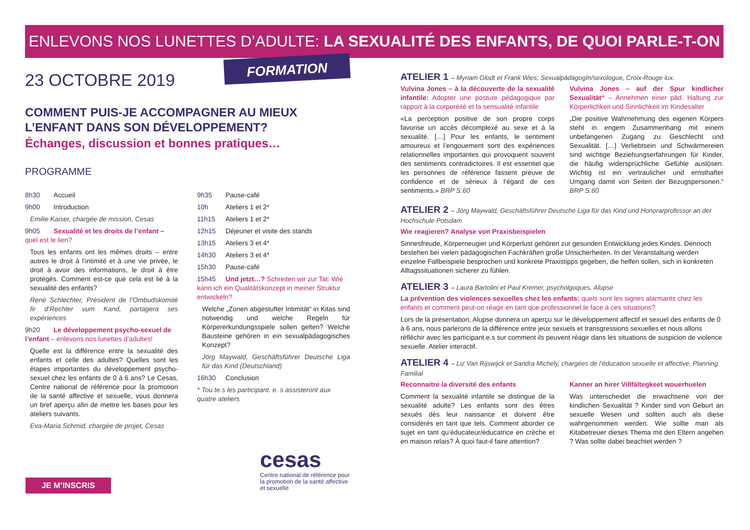ENLEVONS NOS LUNETTES D’ADULTE: LA SEXUALITÉ DES ENFANTS, DE QUOI PARLE-T-ON ?
FORMATION
23 OCTOBRE 2019
COMMENT PUIS-JE ACCOMPAGNER AU MIEUX
L’ENFANT DANS SON DÉVELOPPEMENT?
Échanges, discussion et bonnes pratiques…
PROGRAMME
8h30 Accueil
9h00 Introduction
Emilie Kaiser, chargée de mission, Cesas
9h05 Sexualité et les droits de l’enfant – quel est le lien?
Tous les enfants ont les mêmes droits – entre autres le droit à l’intimité et à une vie privée, le droit à avoir des informations, le droit à être protégés. Comment est-ce que cela est lié à la sexualité des enfants?
René Schlechter, Président de l’Ombudskomité fir d’Rechter vum Kand, partagera ses expériences
9h20 Le développement psycho-sexuel de l’enfant – enlevons nos lunettes d’adultes!
Quelle est la différence entre la sexualité des enfants et celle des adultes? Quelles sont les étapes importantes du développement psycho-sexuel chez les enfants de 0 à 6 ans? Le Cesas, Centre national de référence pour la promotion de la santé affective et sexuelle, vous donnera un bref aperçu afin de mettre les bases pour les ateliers suivants.
Eva-Maria Schmid, chargée de projet, Cesas
9h35 Pause-café
10h Ateliers 1 et 2*
11h15 Ateliers 1 et 2*
12h15 Déjeuner et visite des stands
13h15 Ateliers 3 et 4*
14h30 Ateliers 3 et 4*
15h30 Pause-café
15h45 Und jetzt…? Schreiten wir zur Tat: Wie kann ich ein Qualitätskonzept in meiner Struktur entwickeln?
Welche „Zonen abgestufter Intimität“ in Kitas sind notwendig und welche Regeln für Körpererkundungsspiele sollen gelten? Welche Bausteine gehören in ein sexualpädagogisches Konzept?
Jörg Maywald, Geschäftsführer Deutsche Liga für das Kind (Deutschland)
16h30 Conclusion
* Tou.te.s les participant. e. s assisteront aux quatre ateliers
cesas
Centre national de référence pour la promotion de la santé affective et sexuelle
JE M’INSCRIS
ATELIER 1 – Myriam Glodt et Frank Wies, SexualpädagogIn/sexologue, Croix-Rouge lux.
Vulvina Jones – à la découverte de la sexualité infantile: Adopter une posture pédagogique par rapport à la corporéité et la sensualité infantile
«La perception positive de son propre corps favorise un accès décomplexé au sexe et à la sexualité. […] Pour les enfants, le sentiment amoureux et l’engouement sont des expériences relationnelles importantes qui provoquent souvent des sentiments contradictoires. Il est essentiel que les personnes de référence fassent preuve de confidence et de sérieux à l’égard de ces sentiments.» BRP S.60
Vulvina Jones – auf der Spur kindlicher Sexualität“ – Annehmen einer päd. Haltung zur Körperlichkeit und Sinnlichkeit im Kindesalter
„Die positive Wahrnehmung des eigenen Körpers steht in engem Zusammenhang mit einem unbefangenen Zugang zu Geschlecht und Sexualität. […] Verliebtsein und Schwärmereien sind wichtige Beziehungserfahrungen für Kinder, die häufig widersprüchliche Gefühle auslösen. Wichtig ist ein vertraulicher und ernsthafter Umgang damit von Seiten der Bezugspersonen.“ BRP S.60
ATELIER 2 – Jörg Maywald, Geschäftsführer Deutsche Liga für das Kind und Honorarprofessor an der Hochschule Potsdam
Wie reagieren? Analyse von Praxisbeispielen
Sinnesfreude, Körperneugier und Körperlust gehören zur gesunden Entwicklung jedes Kindes. Dennoch bestehen bei vielen pädagogischen Fachkräften große Unsicherheiten. In der Veranstaltung werden einzelne Fallbeispiele besprochen und konkrete Praxistipps gegeben, die helfen sollen, sich in konkreten Alltagssituationen sicherer zu fühlen.
ATELIER 3 – Laura Bartolini et Paul Kremer, psycholgoques, Alupse
La prévention des violences sexuelles chez les enfants: quels sont les signes alarmants chez les enfants et comment peut-on réagir en tant que professionnel.le face à ces situations?
Lors de la présentation, Alupse donnera un aperçu sur le développement affectif et sexuel des enfants de 0 à 6 ans, nous parlerons de la différence entre jeux sexuels et transgressions sexuelles et nous allons réfléchir avec les participant.e.s sur comment ils peuvent réagir dans les situations de suspicion de violence sexuelle. Atelier interactif.
ATELIER 4 – Liz Van Rijswijck et Sandra Michely, chargées de l’éducation sexuelle et affective, Planning Familial
Reconnaitre la diversité des enfants
Comment la sexualité infantile se distingue de la sexualité adulte? Les enfants sont des êtres sexués dès leur naissance et doivent être considérés en tant que tels. Comment aborder ce sujet en tant qu’éducateur/éducatrice en crèche et en maison relais? À quoi faut-il faire attention?
Kanner an hirer Villfältegkeet wouerhuelen
Was unterscheidet die erwachsene von der kindlichen Sexualität ? Kinder sind von Geburt an sexuelle Wesen und sollten auch als diese wahrgenommen werden. Wie sollte man als Kitabetreuer dieses Thema mit den Eltern angehen ? Was sollte dabei beachtet werden ?